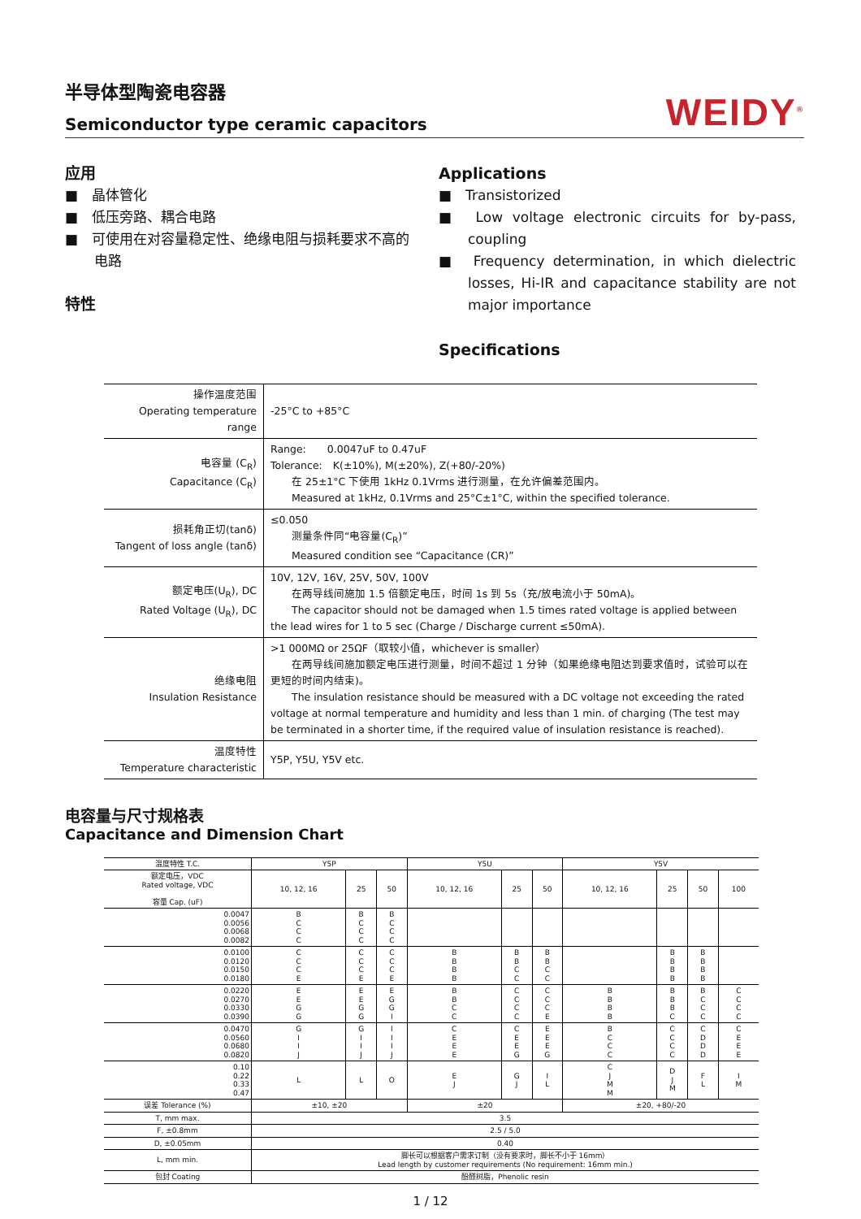半导体型陶瓷电容器
Semiconductor type ceramic capacitors
WEIDY<sup>®</sup>
应用
■　晶体管化
■　低压旁路、耦合电路
■　可使用在对容量稳定性、绝缘电阻与损耗要求不高的电路
特性
Applications
■　Transistorized
■　Low voltage electronic circuits for by-pass, coupling
■　Frequency determination, in which dielectric losses, Hi-IR and capacitance stability are not major importance
Specifications
| 操作温度范围 Operating temperature range | -25°C to +85°C |
| 电容量 (C<sub>R</sub>) Capacitance (C<sub>R</sub>) | Range: 0.0047uF to 0.47uF Tolerance: K(±10%), M(±20%), Z(+80/-20%) 在 25±1°C 下使用 1kHz 0.1Vrms 进行测量，在允许偏差范围内。 Measured at 1kHz, 0.1Vrms and 25°C±1°C, within the specified tolerance. |
| 损耗角正切(tanδ) Tangent of loss angle (tanδ) | ≤0.050 测量条件同“电容量(C<sub>R</sub>)” Measured condition see “Capacitance (CR)” |
| 额定电压(U<sub>R</sub>), DC Rated Voltage (U<sub>R</sub>), DC | 10V, 12V, 16V, 25V, 50V, 100V 在两导线间施加 1.5 倍额定电压，时间 1s 到 5s（充/放电流小于 50mA)。 The capacitor should not be damaged when 1.5 times rated voltage is applied between the lead wires for 1 to 5 sec (Charge / Discharge current ≤50mA). |
| 绝缘电阻 Insulation Resistance | >1 000MΩ or 25ΩF（取较小值，whichever is smaller） 在两导线间施加额定电压进行测量，时间不超过 1 分钟（如果绝缘电阻达到要求值时，试验可以在更短的时间内结束)。 The insulation resistance should be measured with a DC voltage not exceeding the rated voltage at normal temperature and humidity and less than 1 min. of charging (The test may be terminated in a shorter time, if the required value of insulation resistance is reached). |
| 温度特性 Temperature characteristic | Y5P, Y5U, Y5V etc. |
电容量与尺寸规格表
Capacitance and Dimension Chart
| 温度特性 T.C. | Y5P | | | Y5U | | | Y5V | | | |
| 额定电压，VDC Rated voltage, VDC 容量 Cap. (uF) | 10, 12, 16 | 25 | 50 | 10, 12, 16 | 25 | 50 | 10, 12, 16 | 25 | 50 | 100 |
| 0.0047 0.0056 0.0068 0.0082 | B C C C | B C C C | B C C C | | | | | | | |
| 0.0100 0.0120 0.0150 0.0180 | C C C E | C C C E | C C C E | B B B B | B B C C | B B C C | | B B B B | B B B B | |
| 0.0220 0.0270 0.0330 0.0390 | E E G G | E E G G | E G G I | B B C C | C C C C | C C C E | B B B B | B B B C | B C C C | C C C C |
| 0.0470 0.0560 0.0680 0.0820 | G I I J | G I I J | I I I J | C E E E | C E E G | E E E G | B C C C | C C C C | C D D D | C E E E |
| 0.10 0.22 0.33 0.47 | L | L | O | E J | G J | I L | C J M M | D J M | F L | I M |
| 误差 Tolerance (%) | ±10, ±20 | | | ±20 | | | ±20, +80/-20 | | | |
| T, mm max. | 3.5 | | | | | | | | | |
| F, ±0.8mm | 2.5 / 5.0 | | | | | | | | | |
| D, ±0.05mm | 0.40 | | | | | | | | | |
| L, mm min. | 脚长可以根据客户需求订制（没有要求时，脚长不小于 16mm） Lead length by customer requirements (No requirement: 16mm min.) | | | | | | | | | |
| 包封 Coating | 酚醛树脂，Phenolic resin | | | | | | | | | |
1 / 12